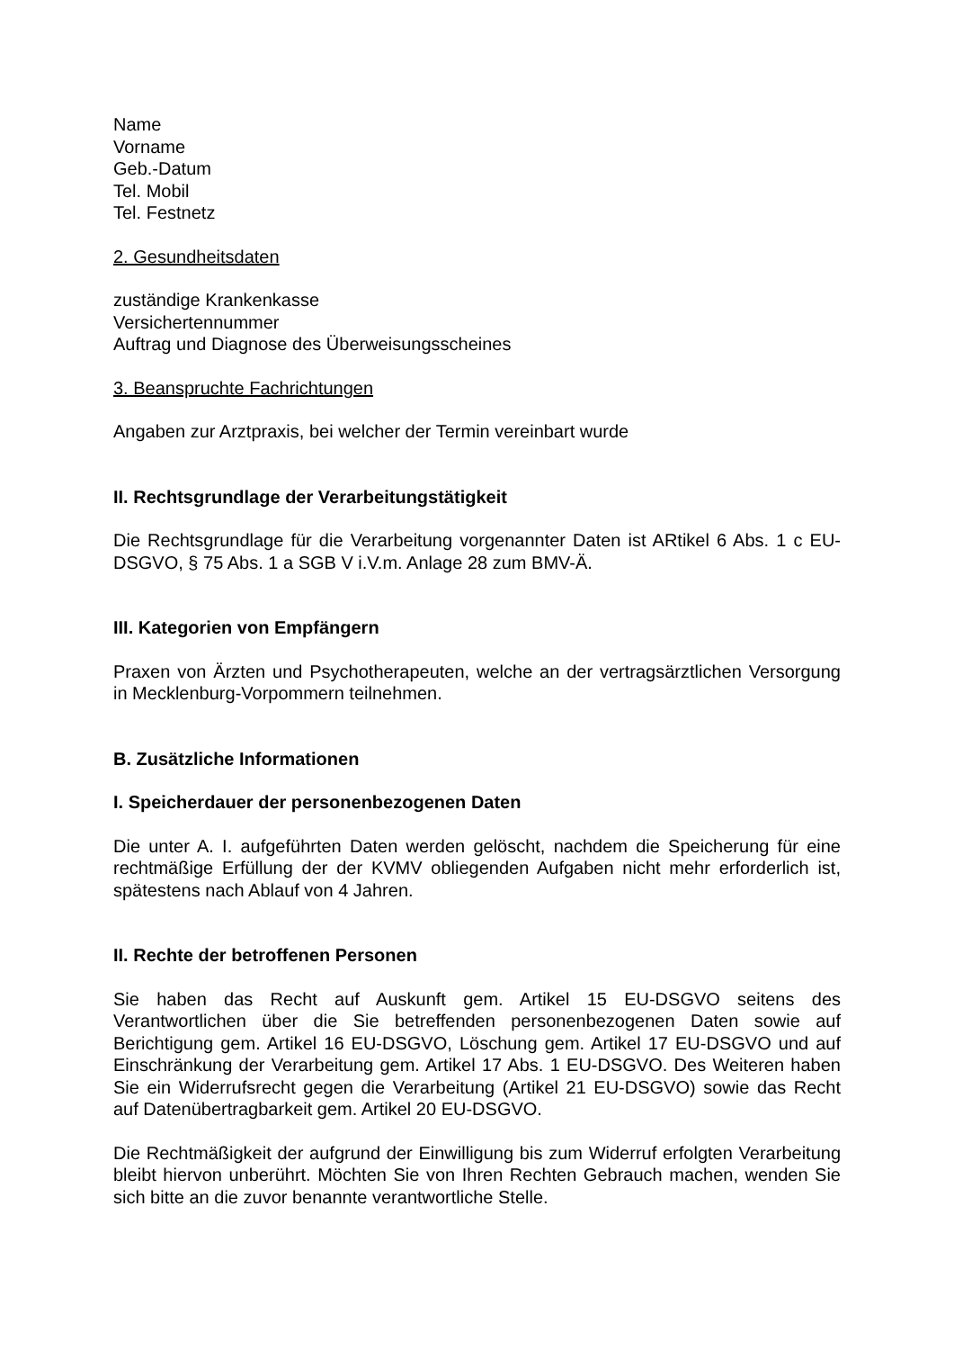Name
Vorname
Geb.-Datum
Tel. Mobil
Tel. Festnetz
2. Gesundheitsdaten
zuständige Krankenkasse
Versichertennummer
Auftrag und Diagnose des Überweisungsscheines
3. Beanspruchte Fachrichtungen
Angaben zur Arztpraxis, bei welcher der Termin vereinbart wurde
II. Rechtsgrundlage der Verarbeitungstätigkeit
Die Rechtsgrundlage für die Verarbeitung vorgenannter Daten ist ARtikel 6 Abs. 1 c EU-DSGVO, § 75 Abs. 1 a SGB V i.V.m. Anlage 28 zum BMV-Ä.
III. Kategorien von Empfängern
Praxen von Ärzten und Psychotherapeuten, welche an der vertragsärztlichen Versorgung in Mecklenburg-Vorpommern teilnehmen.
B. Zusätzliche Informationen
I. Speicherdauer der personenbezogenen Daten
Die unter A. I. aufgeführten Daten werden gelöscht, nachdem die Speicherung für eine rechtmäßige Erfüllung der der KVMV obliegenden Aufgaben nicht mehr erforderlich ist, spätestens nach Ablauf von 4 Jahren.
II. Rechte der betroffenen Personen
Sie haben das Recht auf Auskunft gem. Artikel 15 EU-DSGVO seitens des Verantwortlichen über die Sie betreffenden personenbezogenen Daten sowie auf Berichtigung gem. Artikel 16 EU-DSGVO, Löschung gem. Artikel 17 EU-DSGVO und auf Einschränkung der Verarbeitung gem. Artikel 17 Abs. 1 EU-DSGVO. Des Weiteren haben Sie ein Widerrufsrecht gegen die Verarbeitung (Artikel 21 EU-DSGVO) sowie das Recht auf Datenübertragbarkeit gem. Artikel 20 EU-DSGVO.
Die Rechtmäßigkeit der aufgrund der Einwilligung bis zum Widerruf erfolgten Verarbeitung bleibt hiervon unberührt. Möchten Sie von Ihren Rechten Gebrauch machen, wenden Sie sich bitte an die zuvor benannte verantwortliche Stelle.